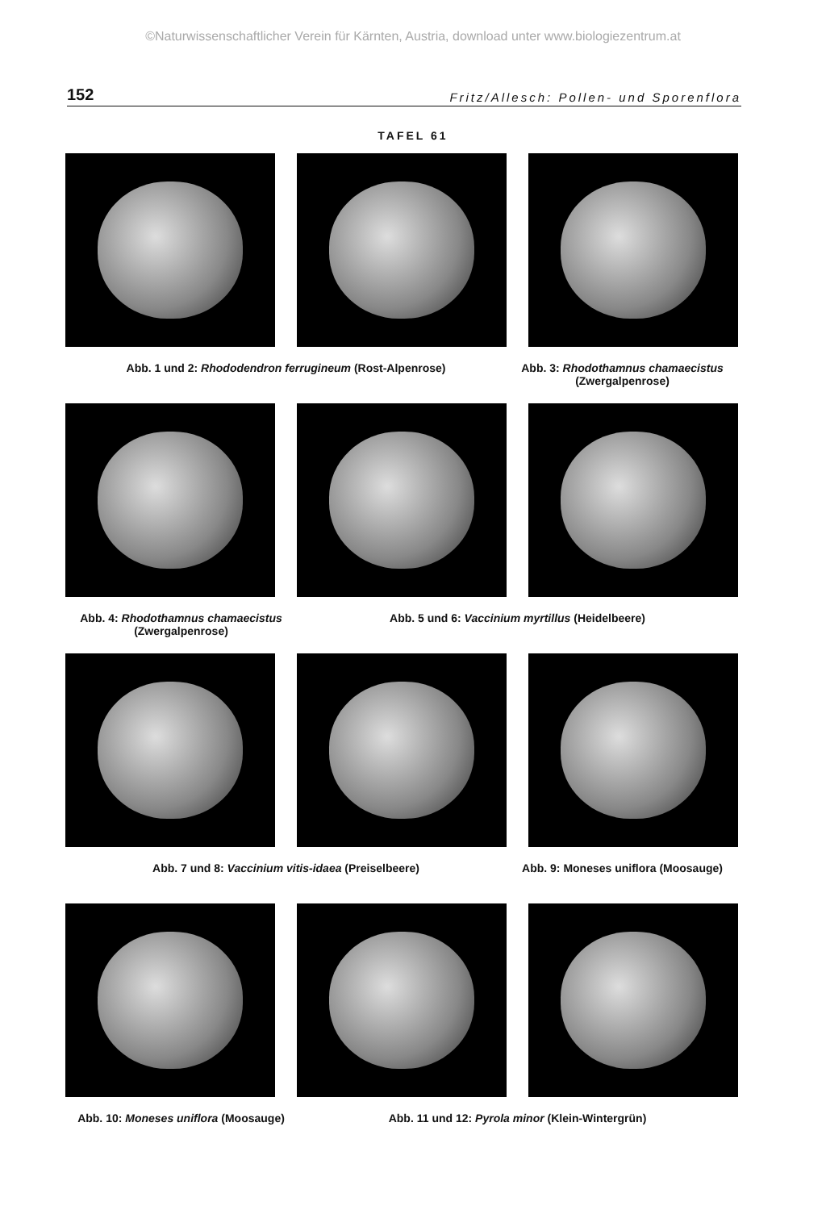©Naturwissenschaftlicher Verein für Kärnten, Austria, download unter www.biologiezentrum.at
152 Fritz/Allesch: Pollen- und Sporenflora
TAFEL 61
Abb. 1 und 2: Rhododendron ferrugineum (Rost-Alpenrose) Abb. 3: Rhodothamnus chamaecistus (Zwergalpenrose)
Abb. 4: Rhodothamnus chamaecistus (Zwergalpenrose)
Abb. 5 und 6: Vaccinium myrtillus (Heidelbeere)
Abb. 7 und 8: Vaccinium vitis-idaea (Preiselbeere) Abb. 9: Moneses uniflora (Moosauge)
Abb. 10: Moneses uniflora (Moosauge)
Abb. 11 und 12: Pyrola minor (Klein-Wintergrün)